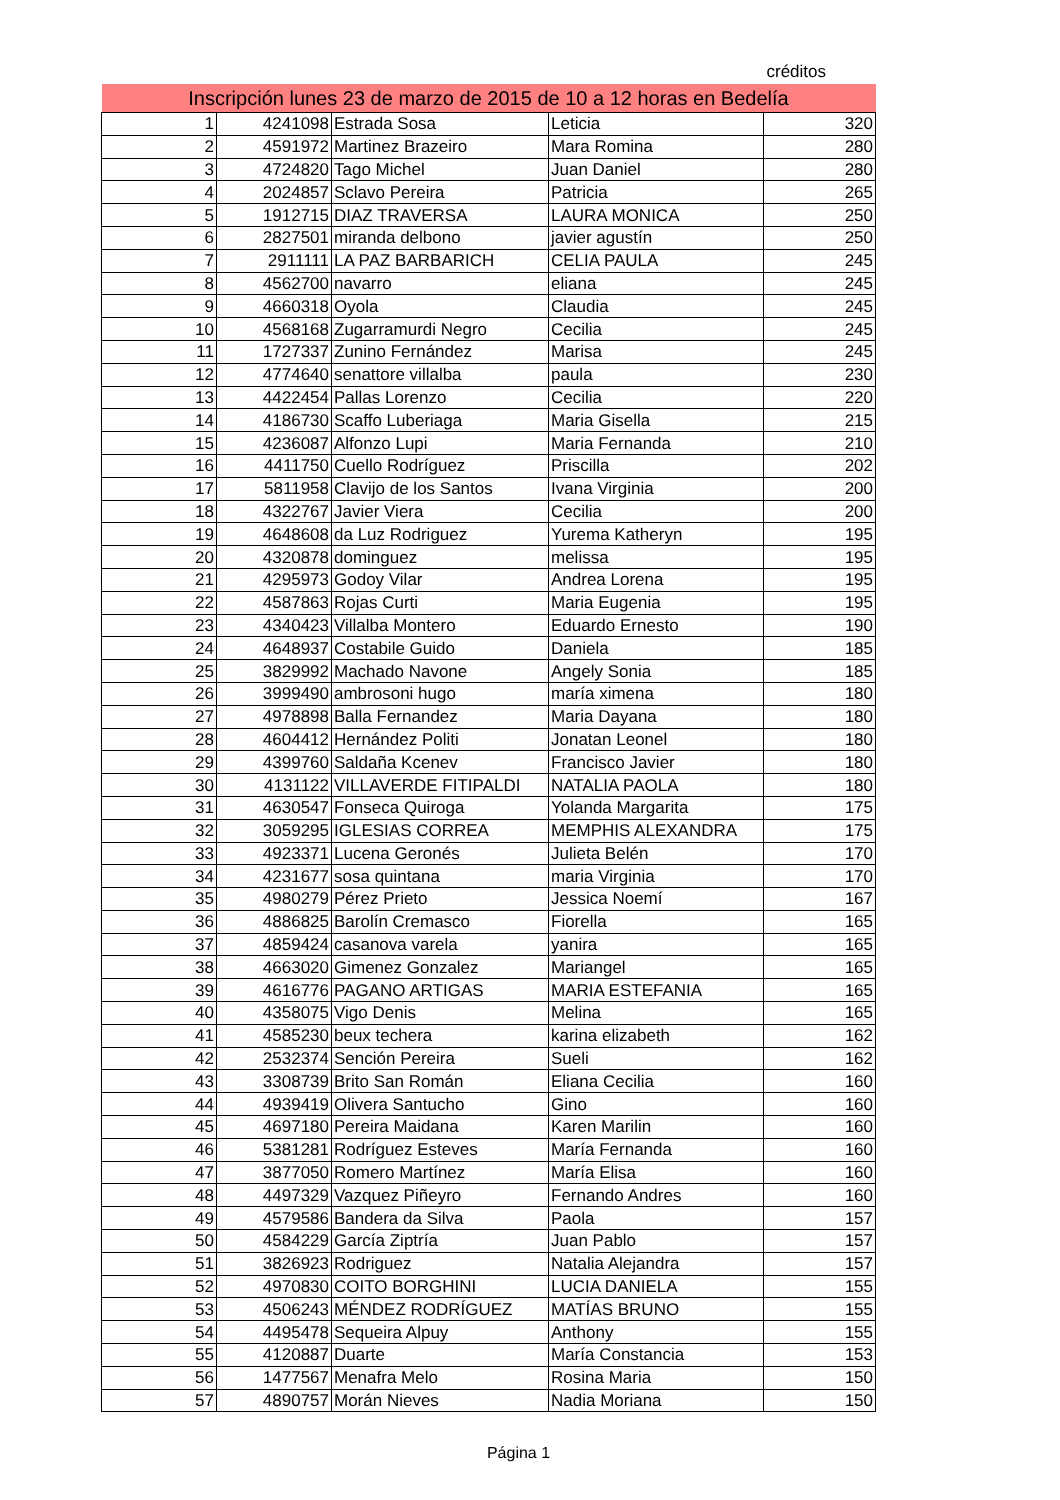créditos
| Inscripción lunes 23 de marzo de 2015 de 10 a 12 horas en Bedelía | | | | |
| --- | --- | --- | --- | --- |
| 1 | 4241098 | Estrada Sosa | Leticia | 320 |
| 2 | 4591972 | Martinez Brazeiro | Mara Romina | 280 |
| 3 | 4724820 | Tago Michel | Juan Daniel | 280 |
| 4 | 2024857 | Sclavo Pereira | Patricia | 265 |
| 5 | 1912715 | DIAZ TRAVERSA | LAURA MONICA | 250 |
| 6 | 2827501 | miranda delbono | javier agustín | 250 |
| 7 | 2911111 | LA PAZ BARBARICH | CELIA PAULA | 245 |
| 8 | 4562700 | navarro | eliana | 245 |
| 9 | 4660318 | Oyola | Claudia | 245 |
| 10 | 4568168 | Zugarramurdi Negro | Cecilia | 245 |
| 11 | 1727337 | Zunino Fernández | Marisa | 245 |
| 12 | 4774640 | senattore villalba | paula | 230 |
| 13 | 4422454 | Pallas Lorenzo | Cecilia | 220 |
| 14 | 4186730 | Scaffo Luberiaga | Maria Gisella | 215 |
| 15 | 4236087 | Alfonzo Lupi | Maria Fernanda | 210 |
| 16 | 4411750 | Cuello Rodríguez | Priscilla | 202 |
| 17 | 5811958 | Clavijo de los Santos | Ivana Virginia | 200 |
| 18 | 4322767 | Javier Viera | Cecilia | 200 |
| 19 | 4648608 | da Luz Rodriguez | Yurema Katheryn | 195 |
| 20 | 4320878 | dominguez | melissa | 195 |
| 21 | 4295973 | Godoy Vilar | Andrea Lorena | 195 |
| 22 | 4587863 | Rojas Curti | Maria Eugenia | 195 |
| 23 | 4340423 | Villalba Montero | Eduardo Ernesto | 190 |
| 24 | 4648937 | Costabile Guido | Daniela | 185 |
| 25 | 3829992 | Machado Navone | Angely Sonia | 185 |
| 26 | 3999490 | ambrosoni hugo | maría ximena | 180 |
| 27 | 4978898 | Balla Fernandez | Maria Dayana | 180 |
| 28 | 4604412 | Hernández Politi | Jonatan Leonel | 180 |
| 29 | 4399760 | Saldaña Kcenev | Francisco Javier | 180 |
| 30 | 4131122 | VILLAVERDE FITIPALDI | NATALIA PAOLA | 180 |
| 31 | 4630547 | Fonseca Quiroga | Yolanda Margarita | 175 |
| 32 | 3059295 | IGLESIAS CORREA | MEMPHIS ALEXANDRA | 175 |
| 33 | 4923371 | Lucena Geronés | Julieta Belén | 170 |
| 34 | 4231677 | sosa quintana | maria Virginia | 170 |
| 35 | 4980279 | Pérez Prieto | Jessica Noemí | 167 |
| 36 | 4886825 | Barolín Cremasco | Fiorella | 165 |
| 37 | 4859424 | casanova varela | yanira | 165 |
| 38 | 4663020 | Gimenez Gonzalez | Mariangel | 165 |
| 39 | 4616776 | PAGANO ARTIGAS | MARIA ESTEFANIA | 165 |
| 40 | 4358075 | Vigo Denis | Melina | 165 |
| 41 | 4585230 | beux techera | karina elizabeth | 162 |
| 42 | 2532374 | Sención Pereira | Sueli | 162 |
| 43 | 3308739 | Brito San Román | Eliana Cecilia | 160 |
| 44 | 4939419 | Olivera Santucho | Gino | 160 |
| 45 | 4697180 | Pereira Maidana | Karen Marilin | 160 |
| 46 | 5381281 | Rodríguez Esteves | María Fernanda | 160 |
| 47 | 3877050 | Romero Martínez | María Elisa | 160 |
| 48 | 4497329 | Vazquez Piñeyro | Fernando Andres | 160 |
| 49 | 4579586 | Bandera da Silva | Paola | 157 |
| 50 | 4584229 | García Ziptría | Juan Pablo | 157 |
| 51 | 3826923 | Rodriguez | Natalia Alejandra | 157 |
| 52 | 4970830 | COITO BORGHINI | LUCIA DANIELA | 155 |
| 53 | 4506243 | MÉNDEZ RODRÍGUEZ | MATÍAS BRUNO | 155 |
| 54 | 4495478 | Sequeira Alpuy | Anthony | 155 |
| 55 | 4120887 | Duarte | María Constancia | 153 |
| 56 | 1477567 | Menafra Melo | Rosina Maria | 150 |
| 57 | 4890757 | Morán Nieves | Nadia Moriana | 150 |
Página 1